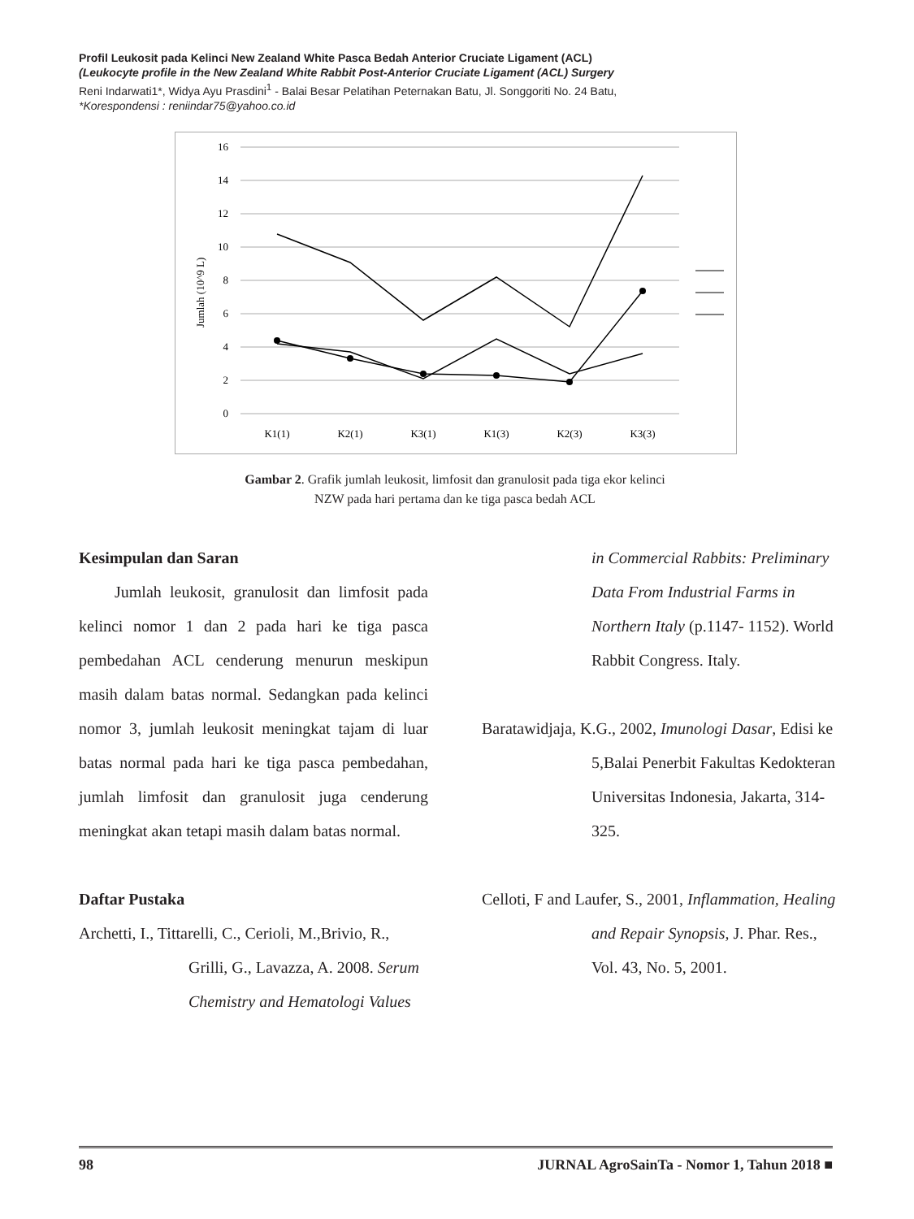Profil Leukosit pada Kelinci New Zealand White Pasca Bedah Anterior Cruciate Ligament (ACL)
(Leukocyte profile in the New Zealand White Rabbit Post-Anterior Cruciate Ligament (ACL) Surgery
Reni Indarwati1*, Widya Ayu Prasdini<sup>1</sup> - Balai Besar Pelatihan Peternakan Batu, Jl. Songgoriti No. 24 Batu,
*Korespondensi : reniindar75@yahoo.co.id
16
14
12
10
8
6
4
2
0
Jumlah (10^9 L)
K1(1)
K2(1)
K3(1)
K1(3)
K2(3)
K3(3)
Gambar 2. Grafik jumlah leukosit, limfosit dan granulosit pada tiga ekor kelinci
NZW pada hari pertama dan ke tiga pasca bedah ACL
Kesimpulan dan Saran
Jumlah leukosit, granulosit dan limfosit pada kelinci nomor 1 dan 2 pada hari ke tiga pasca pembedahan ACL cenderung menurun meskipun masih dalam batas normal. Sedangkan pada kelinci nomor 3, jumlah leukosit meningkat tajam di luar batas normal pada hari ke tiga pasca pembedahan, jumlah limfosit dan granulosit juga cenderung meningkat akan tetapi masih dalam batas normal.
Daftar Pustaka
Archetti, I., Tittarelli, C., Cerioli, M.,Brivio, R., Grilli, G., Lavazza, A. 2008. Serum Chemistry and Hematologi Values
in Commercial Rabbits: Preliminary Data From Industrial Farms in Northern Italy (p.1147- 1152). World Rabbit Congress. Italy.
Baratawidjaja, K.G., 2002, Imunologi Dasar, Edisi ke 5,Balai Penerbit Fakultas Kedokteran Universitas Indonesia, Jakarta, 314-325.
Celloti, F and Laufer, S., 2001, Inflammation, Healing and Repair Synopsis, J. Phar. Res., Vol. 43, No. 5, 2001.
98 JURNAL AgroSainTa - Nomor 1, Tahun 2018 ■